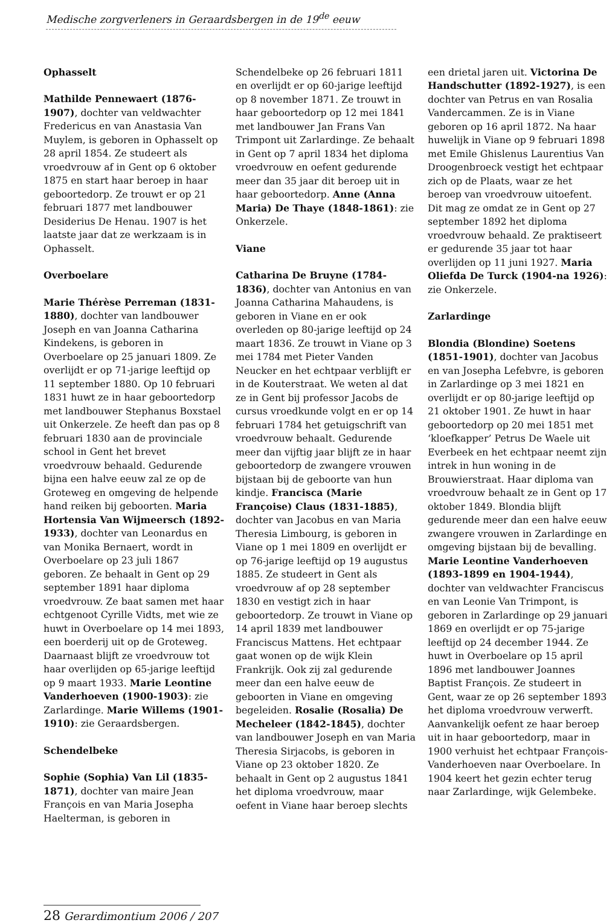Medische zorgverleners in Geraardsbergen in de 19<sup>de</sup> eeuw
Ophasselt
Mathilde Pennewaert (1876-1907), dochter van veldwachter Fredericus en van Anastasia Van Muylem, is geboren in Ophasselt op 28 april 1854. Ze studeert als vroedvrouw af in Gent op 6 oktober 1875 en start haar beroep in haar geboortedorp. Ze trouwt er op 21 februari 1877 met landbouwer Desiderius De Henau. 1907 is het laatste jaar dat ze werkzaam is in Ophasselt.
Overboelare
Marie Thérèse Perreman (1831-1880), dochter van landbouwer Joseph en van Joanna Catharina Kindekens, is geboren in Overboelare op 25 januari 1809. Ze overlijdt er op 71-jarige leeftijd op 11 september 1880. Op 10 februari 1831 huwt ze in haar geboortedorp met landbouwer Stephanus Boxstael uit Onkerzele. Ze heeft dan pas op 8 februari 1830 aan de provinciale school in Gent het brevet vroedvrouw behaald. Gedurende bijna een halve eeuw zal ze op de Groteweg en omgeving de helpende hand reiken bij geboorten. Maria Hortensia Van Wijmeersch (1892-1933), dochter van Leonardus en van Monika Bernaert, wordt in Overboelare op 23 juli 1867 geboren. Ze behaalt in Gent op 29 september 1891 haar diploma vroedvrouw. Ze baat samen met haar echtgenoot Cyrille Vidts, met wie ze huwt in Overboelare op 14 mei 1893, een boerderij uit op de Groteweg. Daarnaast blijft ze vroedvrouw tot haar overlijden op 65-jarige leeftijd op 9 maart 1933. Marie Leontine Vanderhoeven (1900-1903): zie Zarlardinge. Marie Willems (1901-1910): zie Geraardsbergen.
Schendelbeke
Sophie (Sophia) Van Lil (1835-1871), dochter van maire Jean François en van Maria Josepha Haelterman, is geboren in
Schendelbeke op 26 februari 1811 en overlijdt er op 60-jarige leeftijd op 8 november 1871. Ze trouwt in haar geboortedorp op 12 mei 1841 met landbouwer Jan Frans Van Trimpont uit Zarlardinge. Ze behaalt in Gent op 7 april 1834 het diploma vroedvrouw en oefent gedurende meer dan 35 jaar dit beroep uit in haar geboortedorp. Anne (Anna Maria) De Thaye (1848-1861): zie Onkerzele.
Viane
Catharina De Bruyne (1784-1836), dochter van Antonius en van Joanna Catharina Mahaudens, is geboren in Viane en er ook overleden op 80-jarige leeftijd op 24 maart 1836. Ze trouwt in Viane op 3 mei 1784 met Pieter Vanden Neucker en het echtpaar verblijft er in de Kouterstraat. We weten al dat ze in Gent bij professor Jacobs de cursus vroedkunde volgt en er op 14 februari 1784 het getuigschrift van vroedvrouw behaalt. Gedurende meer dan vijftig jaar blijft ze in haar geboortedorp de zwangere vrouwen bijstaan bij de geboorte van hun kindje. Francisca (Marie Françoise) Claus (1831-1885), dochter van Jacobus en van Maria Theresia Limbourg, is geboren in Viane op 1 mei 1809 en overlijdt er op 76-jarige leeftijd op 19 augustus 1885. Ze studeert in Gent als vroedvrouw af op 28 september 1830 en vestigt zich in haar geboortedorp. Ze trouwt in Viane op 14 april 1839 met landbouwer Franciscus Mattens. Het echtpaar gaat wonen op de wijk Klein Frankrijk. Ook zij zal gedurende meer dan een halve eeuw de geboorten in Viane en omgeving begeleiden. Rosalie (Rosalia) De Mecheleer (1842-1845), dochter van landbouwer Joseph en van Maria Theresia Sirjacobs, is geboren in Viane op 23 oktober 1820. Ze behaalt in Gent op 2 augustus 1841 het diploma vroedvrouw, maar oefent in Viane haar beroep slechts
een drietal jaren uit. Victorina De Handschutter (1892-1927), is een dochter van Petrus en van Rosalia Vandercammen. Ze is in Viane geboren op 16 april 1872. Na haar huwelijk in Viane op 9 februari 1898 met Emile Ghislenus Laurentius Van Droogenbroeck vestigt het echtpaar zich op de Plaats, waar ze het beroep van vroedvrouw uitoefent. Dit mag ze omdat ze in Gent op 27 september 1892 het diploma vroedvrouw behaald. Ze praktiseert er gedurende 35 jaar tot haar overlijden op 11 juni 1927. Maria Oliefda De Turck (1904-na 1926): zie Onkerzele.
Zarlardinge
Blondia (Blondine) Soetens (1851-1901), dochter van Jacobus en van Josepha Lefebvre, is geboren in Zarlardinge op 3 mei 1821 en overlijdt er op 80-jarige leeftijd op 21 oktober 1901. Ze huwt in haar geboortedorp op 20 mei 1851 met ‘kloefkapper’ Petrus De Waele uit Everbeek en het echtpaar neemt zijn intrek in hun woning in de Brouwierstraat. Haar diploma van vroedvrouw behaalt ze in Gent op 17 oktober 1849. Blondia blijft gedurende meer dan een halve eeuw zwangere vrouwen in Zarlardinge en omgeving bijstaan bij de bevalling. Marie Leontine Vanderhoeven (1893-1899 en 1904-1944), dochter van veldwachter Franciscus en van Leonie Van Trimpont, is geboren in Zarlardinge op 29 januari 1869 en overlijdt er op 75-jarige leeftijd op 24 december 1944. Ze huwt in Overboelare op 15 april 1896 met landbouwer Joannes Baptist François. Ze studeert in Gent, waar ze op 26 september 1893 het diploma vroedvrouw verwerft. Aanvankelijk oefent ze haar beroep uit in haar geboortedorp, maar in 1900 verhuist het echtpaar François-Vanderhoeven naar Overboelare. In 1904 keert het gezin echter terug naar Zarlardinge, wijk Gelembeke.
28 Gerardimontium 2006 / 207